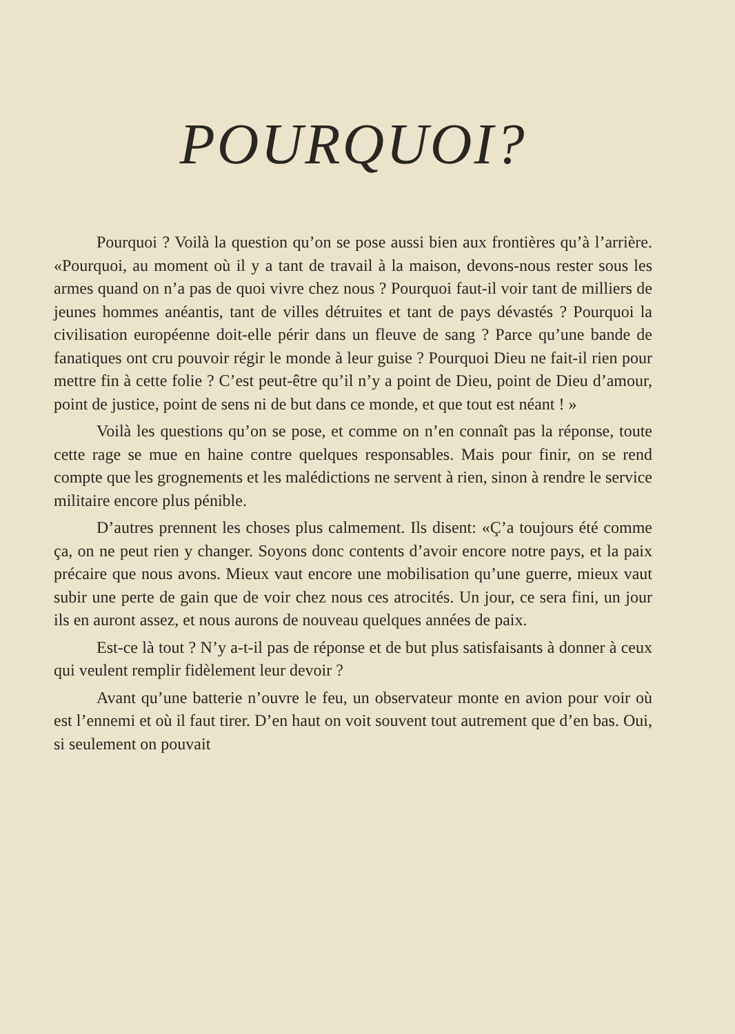POURQUOI?
Pourquoi ? Voilà la question qu’on se pose aussi bien aux frontières qu’à l’arrière. «Pourquoi, au moment où il y a tant de travail à la maison, devons-nous rester sous les armes quand on n’a pas de quoi vivre chez nous ? Pourquoi faut-il voir tant de milliers de jeunes hommes anéantis, tant de villes détruites et tant de pays dévastés ? Pourquoi la civilisation européenne doit-elle périr dans un fleuve de sang ? Parce qu’une bande de fanatiques ont cru pouvoir régir le monde à leur guise ? Pourquoi Dieu ne fait-il rien pour mettre fin à cette folie ? C’est peut-être qu’il n’y a point de Dieu, point de Dieu d’amour, point de justice, point de sens ni de but dans ce monde, et que tout est néant ! »
Voilà les questions qu’on se pose, et comme on n’en connaît pas la réponse, toute cette rage se mue en haine contre quelques responsables. Mais pour finir, on se rend compte que les grognements et les malédictions ne servent à rien, sinon à rendre le service militaire encore plus pénible.
D’autres prennent les choses plus calmement. Ils disent: «Ç’a toujours été comme ça, on ne peut rien y changer. Soyons donc contents d’avoir encore notre pays, et la paix précaire que nous avons. Mieux vaut encore une mobilisation qu’une guerre, mieux vaut subir une perte de gain que de voir chez nous ces atrocités. Un jour, ce sera fini, un jour ils en auront assez, et nous aurons de nouveau quelques années de paix.
Est-ce là tout ? N’y a-t-il pas de réponse et de but plus satisfaisants à donner à ceux qui veulent remplir fidèlement leur devoir ?
Avant qu’une batterie n’ouvre le feu, un observateur monte en avion pour voir où est l’ennemi et où il faut tirer. D’en haut on voit souvent tout autrement que d’en bas. Oui, si seulement on pouvait